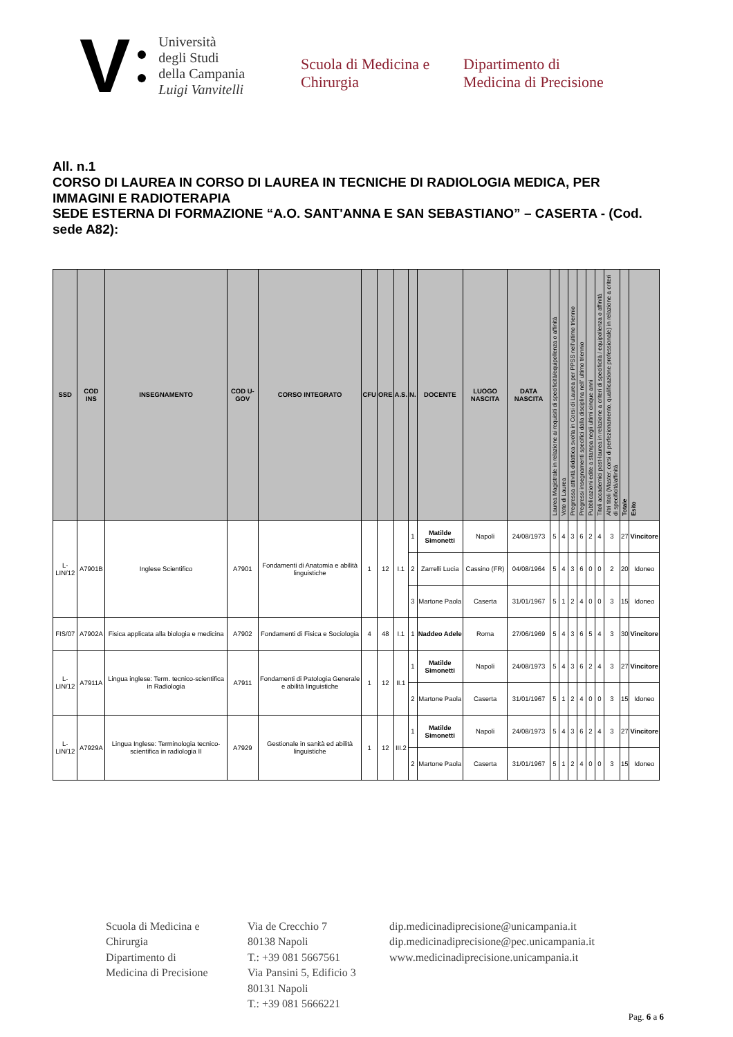V ●
●
Università
degli Studi
della Campania
Luigi Vanvitelli
Scuola di Medicina e
Chirurgia
Dipartimento di
Medicina di Precisione
All. n.1
CORSO DI LAUREA IN CORSO DI LAUREA IN TECNICHE DI RADIOLOGIA MEDICA, PER IMMAGINI E RADIOTERAPIA
SEDE ESTERNA DI FORMAZIONE “A.O. SANT'ANNA E SAN SEBASTIANO” – CASERTA - (Cod. sede A82):
| SSD | COD INS | INSEGNAMENTO | COD U-GOV | CORSO INTEGRATO | CFU | ORE | A.S. | N. | DOCENTE | LUOGO NASCITA | DATA NASCITA | Laurea Magistrale in relazione ai requisiti di specificità/equipollenza o affinità | Voto di Laurea | Pregressa attività didattica svolta in Corsi di Laurea per PPSS nell'ultimo triennio | Pregressi insegnamenti specifici dalla disciplina nell' ultimo triennio | Pubblicazioni edite a stampa negli ultimi cinque anni | Titoli accademici post-laurea in relazione a criteri di specificità / equipollenza o affinità | Altri titoli (Master, corsi di perfezionamento, qualificazione professionale) in relazione a criteri di specificità/affinità | Totale | Esito |
| --- | --- | --- | --- | --- | --- | --- | --- | --- | --- | --- | --- | --- | --- | --- | --- | --- | --- | --- | --- | --- |
| L-LIN/12 | A7901B | Inglese Scientifico | A7901 | Fondamenti di Anatomia e abilità linguistiche | 1 | 12 | I.1 | 1 | Matilde Simonetti | Napoli | 24/08/1973 | 5 | 4 | 3 | 6 | 2 | 4 | 3 | 27 | Vincitore |
| | | | | | | | | 2 | Zarrelli Lucia | Cassino (FR) | 04/08/1964 | 5 | 4 | 3 | 6 | 0 | 0 | 2 | 20 | Idoneo |
| | | | | | | | | 3 | Martone Paola | Caserta | 31/01/1967 | 5 | 1 | 2 | 4 | 0 | 0 | 3 | 15 | Idoneo |
| FIS/07 | A7902A | Fisica applicata alla biologia e medicina | A7902 | Fondamenti di Fisica e Sociologia | 4 | 48 | I.1 | 1 | Naddeo Adele | Roma | 27/06/1969 | 5 | 4 | 3 | 6 | 5 | 4 | 3 | 30 | Vincitore |
| L-LIN/12 | A7911A | Lingua inglese: Term. tecnico-scientifica in Radiologia | A7911 | Fondamenti di Patologia Generale e abilità linguistiche | 1 | 12 | II.1 | 1 | Matilde Simonetti | Napoli | 24/08/1973 | 5 | 4 | 3 | 6 | 2 | 4 | 3 | 27 | Vincitore |
| | | | | | | | | 2 | Martone Paola | Caserta | 31/01/1967 | 5 | 1 | 2 | 4 | 0 | 0 | 3 | 15 | Idoneo |
| L-LIN/12 | A7929A | Lingua Inglese: Terminologia tecnico-scientifica in radiologia II | A7929 | Gestionale in sanità ed abilità linguistiche | 1 | 12 | III.2 | 1 | Matilde Simonetti | Napoli | 24/08/1973 | 5 | 4 | 3 | 6 | 2 | 4 | 3 | 27 | Vincitore |
| | | | | | | | | 2 | Martone Paola | Caserta | 31/01/1967 | 5 | 1 | 2 | 4 | 0 | 0 | 3 | 15 | Idoneo |
Scuola di Medicina e
Chirurgia
Dipartimento di
Medicina di Precisione
Via de Crecchio 7
80138 Napoli
T.: +39 081 5667561
Via Pansini 5, Edificio 3
80131 Napoli
T.: +39 081 5666221
dip.medicinadiprecisione@unicampania.it
dip.medicinadiprecisione@pec.unicampania.it
www.medicinadiprecisione.unicampania.it
Pag. 6 a 6